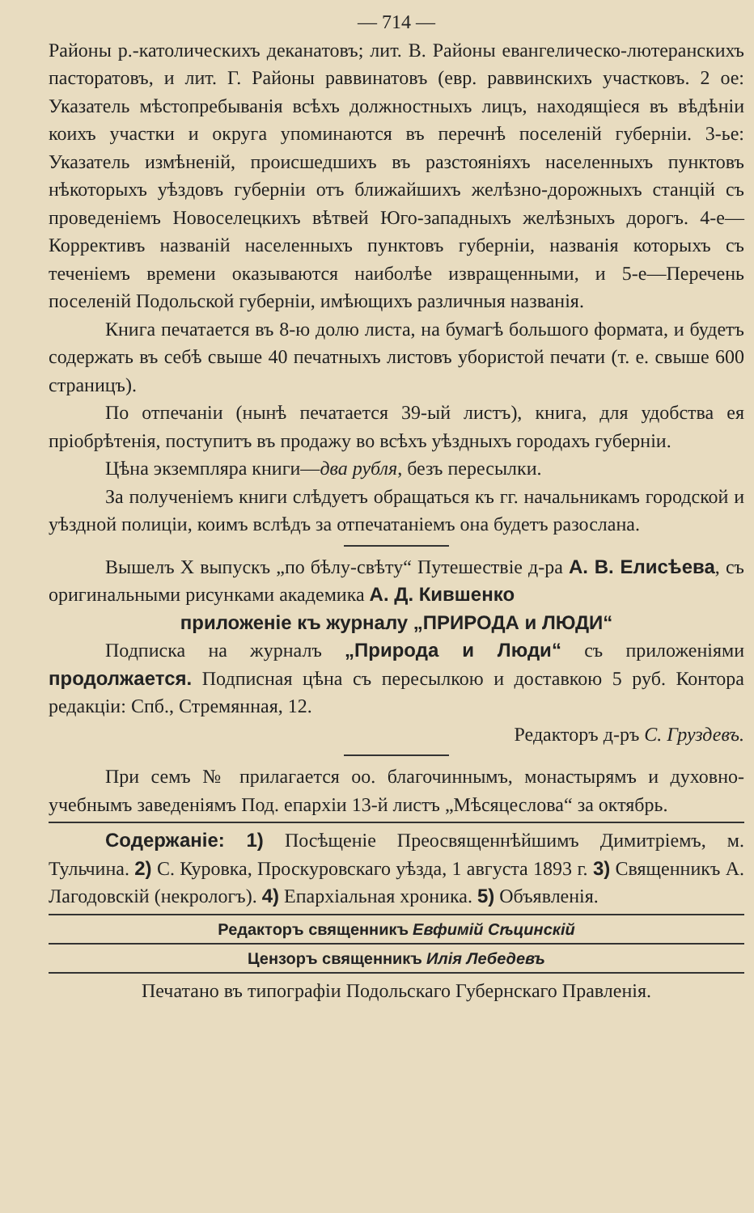— 714 —
Районы р.-католическихъ деканатовъ; лит. В. Районы евангелическо-лютеранскихъ пасторатовъ, и лит. Г. Районы раввинатовъ (евр. раввинскихъ участковъ. 2 ое: Указатель мѣстопребыванія всѣхъ должностныхъ лицъ, находящіеся въ вѣдѣніи коихъ участки и округа упоминаются въ перечнѣ поселеній губерніи. 3-ье: Указатель измѣненій, происшедшихъ въ разстояніяхъ населенныхъ пунктовъ нѣкоторыхъ уѣздовъ губерніи отъ ближайшихъ желѣзно-дорожныхъ станцій съ проведеніемъ Новоселецкихъ вѣтвей Юго-западныхъ желѣзныхъ дорогъ. 4-е—Коррективъ названій населенныхъ пунктовъ губерніи, названія которыхъ съ теченіемъ времени оказываются наиболѣе извращенными, и 5-е—Перечень поселеній Подольской губерніи, имѣющихъ различныя названія.
Книга печатается въ 8-ю долю листа, на бумагѣ большого формата, и будетъ содержать въ себѣ свыше 40 печатныхъ листовъ убористой печати (т. е. свыше 600 страницъ).
По отпечаніи (нынѣ печатается 39-ый листъ), книга, для удобства ея пріобрѣтенія, поступитъ въ продажу во всѣхъ уѣздныхъ городахъ губерніи.
Цѣна экземпляра книги—два рубля, безъ пересылки.
За полученіемъ книги слѣдуетъ обращаться къ гг. начальникамъ городской и уѣздной полиціи, коимъ вслѣдъ за отпечатаніемъ она будетъ разослана.
Вышелъ X выпускъ „по бѣлу-свѣту“ Путешествіе д-ра А. В. Елисѣева, съ оригинальными рисунками академика А. Д. Кившенко
приложеніе къ журналу „ПРИРОДА и ЛЮДИ“
Подписка на журналъ „Природа и Люди“ съ приложеніями продолжается. Подписная цѣна съ пересылкою и доставкою 5 руб. Контора редакціи: Спб., Стремянная, 12.
Редакторъ д-ръ С. Груздевъ.
При семъ № прилагается оо. благочиннымъ, монастырямъ и духовно-учебнымъ заведеніямъ Под. епархіи 13-й листъ „Мѣсяцеслова“ за октябрь.
Содержаніе: 1) Посѣщеніе Преосвященнѣйшимъ Димитріемъ, м. Тульчина. 2) С. Куровка, Проскуровскаго уѣзда, 1 августа 1893 г. 3) Священникъ А. Лагодовскій (некрологъ). 4) Епархіальная хроника. 5) Объявленія.
Редакторъ священникъ Евфимій Сѣцинскій
Цензоръ священникъ Илія Лебедевъ
Печатано въ типографіи Подольскаго Губернскаго Правленія.